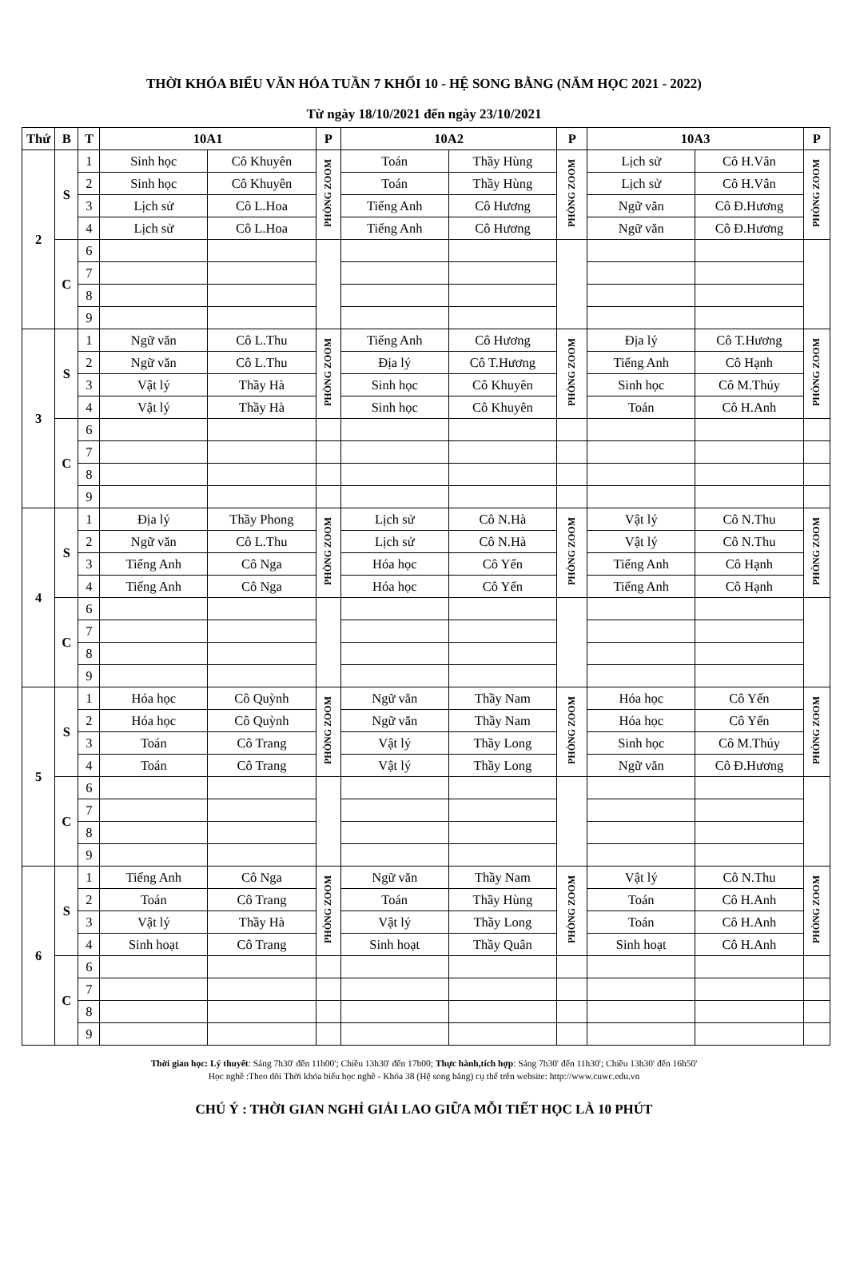THỜI KHÓA BIỂU VĂN HÓA TUẦN 7 KHỐI 10 - HỆ SONG BẰNG (NĂM HỌC 2021 - 2022)
Từ ngày 18/10/2021 đến ngày 23/10/2021
| Thứ | B | T | 10A1 | | P | 10A2 | | P | 10A3 | | P |
| --- | --- | --- | --- | --- | --- | --- | --- | --- | --- | --- | --- |
| 2 | S | 1 | Sinh học | Cô Khuyên | PHÒNG ZOOM | Toán | Thầy Hùng | PHÒNG ZOOM | Lịch sử | Cô H.Vân | PHÒNG ZOOM |
| | | 2 | Sinh học | Cô Khuyên | | Toán | Thầy Hùng | | Lịch sử | Cô H.Vân | |
| | | 3 | Lịch sử | Cô L.Hoa | | Tiếng Anh | Cô Hương | | Ngữ văn | Cô Đ.Hương | |
| | | 4 | Lịch sử | Cô L.Hoa | | Tiếng Anh | Cô Hương | | Ngữ văn | Cô Đ.Hương | |
| | C | 6 | | | | | | | | | |
| | | 7 | | | | | | | | | |
| | | 8 | | | | | | | | | |
| | | 9 | | | | | | | | | |
| 3 | S | 1 | Ngữ văn | Cô L.Thu | PHÒNG ZOOM | Tiếng Anh | Cô Hương | PHÒNG ZOOM | Địa lý | Cô T.Hương | PHÒNG ZOOM |
| | | 2 | Ngữ văn | Cô L.Thu | | Địa lý | Cô T.Hương | | Tiếng Anh | Cô Hạnh | |
| | | 3 | Vật lý | Thầy Hà | | Sinh học | Cô Khuyên | | Sinh học | Cô M.Thúy | |
| | | 4 | Vật lý | Thầy Hà | | Sinh học | Cô Khuyên | | Toán | Cô H.Anh | |
| | C | 6 | | | | | | | | | |
| | | 7 | | | | | | | | | |
| | | 8 | | | | | | | | | |
| | | 9 | | | | | | | | | |
| 4 | S | 1 | Địa lý | Thầy Phong | PHÒNG ZOOM | Lịch sử | Cô N.Hà | PHÒNG ZOOM | Vật lý | Cô N.Thu | PHÒNG ZOOM |
| | | 2 | Ngữ văn | Cô L.Thu | | Lịch sử | Cô N.Hà | | Vật lý | Cô N.Thu | |
| | | 3 | Tiếng Anh | Cô Nga | | Hóa học | Cô Yến | | Tiếng Anh | Cô Hạnh | |
| | | 4 | Tiếng Anh | Cô Nga | | Hóa học | Cô Yến | | Tiếng Anh | Cô Hạnh | |
| | C | 6 | | | | | | | | | |
| | | 7 | | | | | | | | | |
| | | 8 | | | | | | | | | |
| | | 9 | | | | | | | | | |
| 5 | S | 1 | Hóa học | Cô Quỳnh | PHÒNG ZOOM | Ngữ văn | Thầy Nam | PHÒNG ZOOM | Hóa học | Cô Yến | PHÒNG ZOOM |
| | | 2 | Hóa học | Cô Quỳnh | | Ngữ văn | Thầy Nam | | Hóa học | Cô Yến | |
| | | 3 | Toán | Cô Trang | | Vật lý | Thầy Long | | Sinh học | Cô M.Thúy | |
| | | 4 | Toán | Cô Trang | | Vật lý | Thầy Long | | Ngữ văn | Cô Đ.Hương | |
| | C | 6 | | | | | | | | | |
| | | 7 | | | | | | | | | |
| | | 8 | | | | | | | | | |
| | | 9 | | | | | | | | | |
| 6 | S | 1 | Tiếng Anh | Cô Nga | PHÒNG ZOOM | Ngữ văn | Thầy Nam | PHÒNG ZOOM | Vật lý | Cô N.Thu | PHÒNG ZOOM |
| | | 2 | Toán | Cô Trang | | Toán | Thầy Hùng | | Toán | Cô H.Anh | |
| | | 3 | Vật lý | Thầy Hà | | Vật lý | Thầy Long | | Toán | Cô H.Anh | |
| | | 4 | Sinh hoạt | Cô Trang | | Sinh hoạt | Thầy Quân | | Sinh hoạt | Cô H.Anh | |
| | C | 6 | | | | | | | | | |
| | | 7 | | | | | | | | | |
| | | 8 | | | | | | | | | |
| | | 9 | | | | | | | | | |
Thời gian học: Lý thuyết: Sáng 7h30' đến 11h00'; Chiều 13h30' đến 17h00; Thực hành,tích hợp: Sáng 7h30' đến 11h30'; Chiều 13h30' đến 16h50'
Học nghề :Theo dõi Thời khóa biểu học nghề - Khóa 38 (Hệ song bằng) cụ thể trên website: http://www.cuwc.edu.vn
CHÚ Ý : THỜI GIAN NGHỈ GIẢI LAO GIỮA MỖI TIẾT HỌC LÀ 10 PHÚT